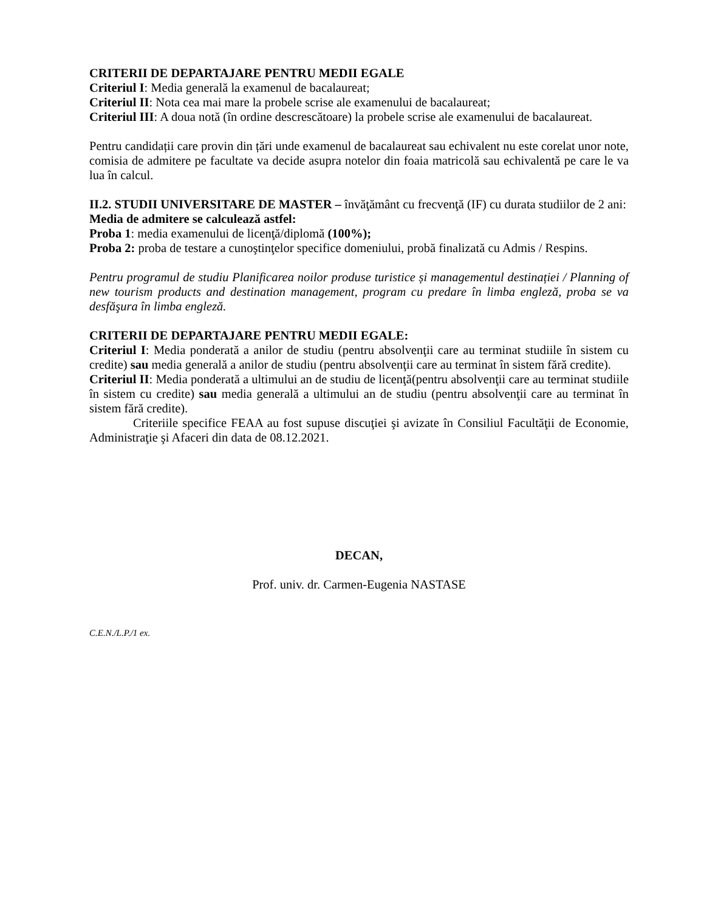CRITERII DE DEPARTAJARE PENTRU MEDII EGALE
Criteriul I: Media generală la examenul de bacalaureat;
Criteriul II: Nota cea mai mare la probele scrise ale examenului de bacalaureat;
Criteriul III: A doua notă (în ordine descrescătoare) la probele scrise ale examenului de bacalaureat.
Pentru candidații care provin din țări unde examenul de bacalaureat sau echivalent nu este corelat unor note, comisia de admitere pe facultate va decide asupra notelor din foaia matricolă sau echivalentă pe care le va lua în calcul.
II.2. STUDII UNIVERSITARE DE MASTER – învăţământ cu frecvenţă (IF) cu durata studiilor de 2 ani:
Media de admitere se calculează astfel:
Proba 1: media examenului de licenţă/diplomă (100%);
Proba 2: proba de testare a cunoştinţelor specifice domeniului, probă finalizată cu Admis / Respins.
Pentru programul de studiu Planificarea noilor produse turistice și managementul destinației / Planning of new tourism products and destination management, program cu predare în limba engleză, proba se va desfăşura în limba engleză.
CRITERII DE DEPARTAJARE PENTRU MEDII EGALE:
Criteriul I: Media ponderată a anilor de studiu (pentru absolvenţii care au terminat studiile în sistem cu credite) sau media generală a anilor de studiu (pentru absolvenţii care au terminat în sistem fără credite).
Criteriul II: Media ponderată a ultimului an de studiu de licenţă(pentru absolvenţii care au terminat studiile în sistem cu credite) sau media generală a ultimului an de studiu (pentru absolvenţii care au terminat în sistem fără credite).
Criteriile specifice FEAA au fost supuse discuţiei şi avizate în Consiliul Facultăţii de Economie, Administraţie şi Afaceri din data de 08.12.2021.
DECAN,
Prof. univ. dr. Carmen-Eugenia NASTASE
C.E.N./L.P./1 ex.